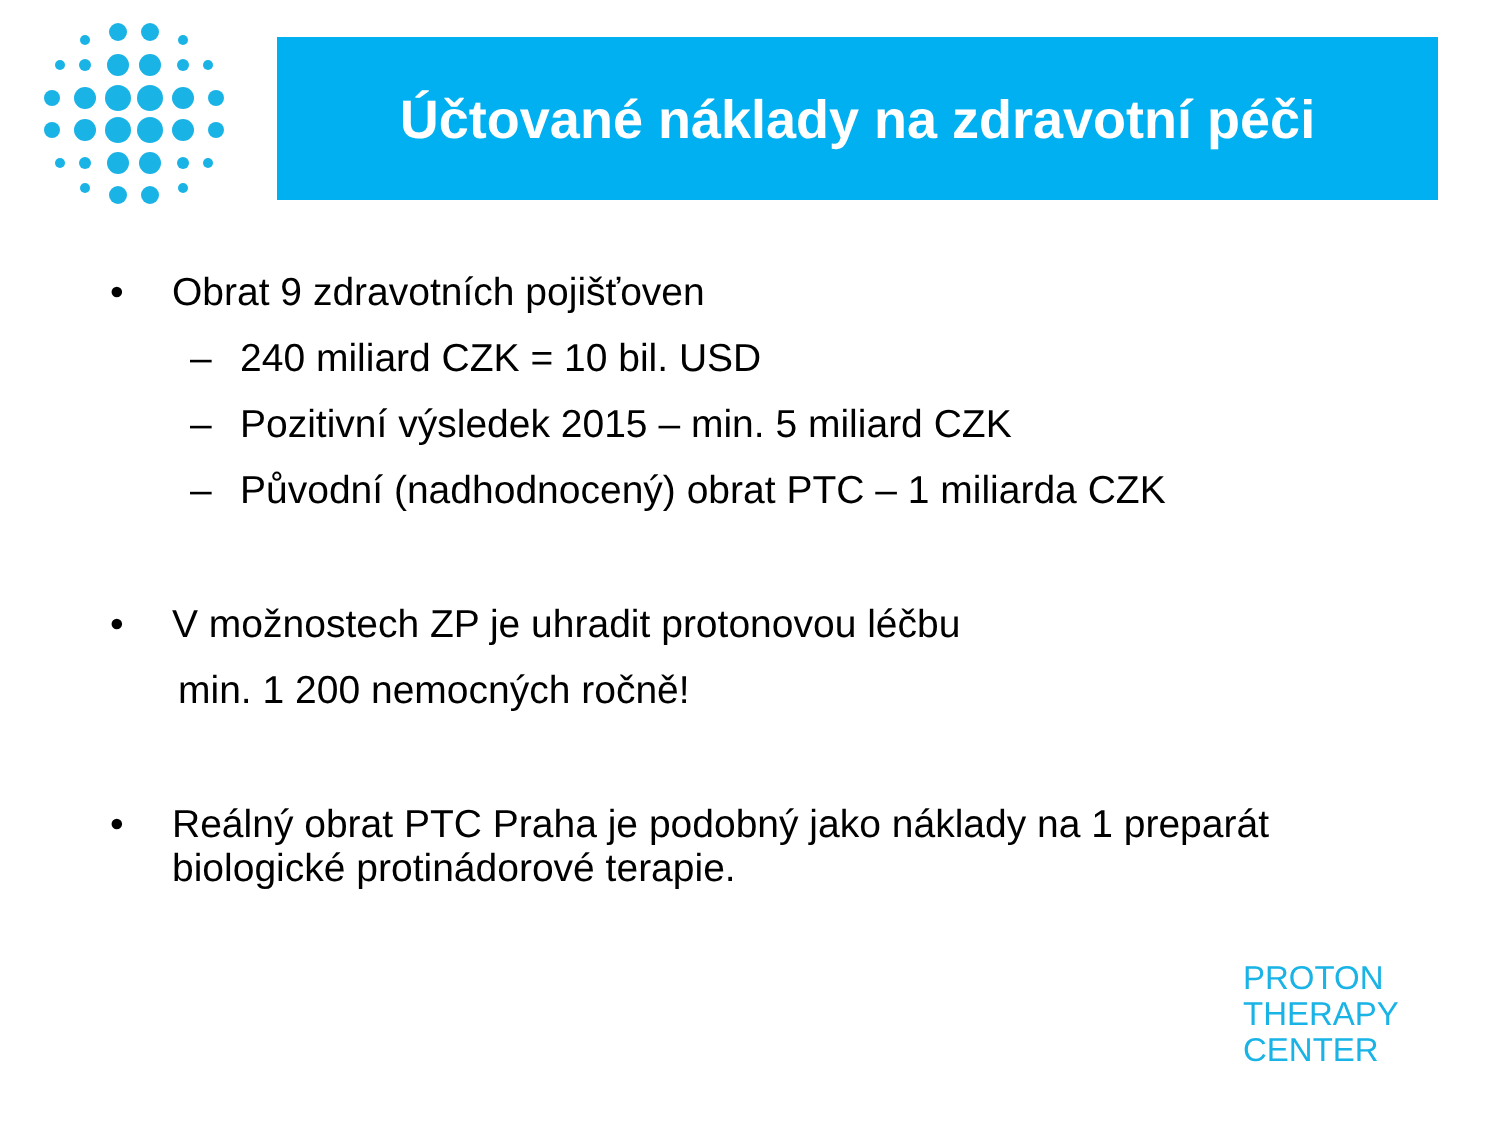Účtované náklady na zdravotní péči
• Obrat 9 zdravotních pojišťoven
– 240 miliard CZK = 10 bil. USD
– Pozitivní výsledek 2015 – min. 5 miliard CZK
– Původní (nadhodnocený) obrat PTC – 1 miliarda CZK
• V možnostech ZP je uhradit protonovou léčbu
min. 1 200 nemocných ročně!
• Reálný obrat PTC Praha je podobný jako náklady na 1 preparát biologické protinádorové terapie.
PROTON
THERAPY
CENTER